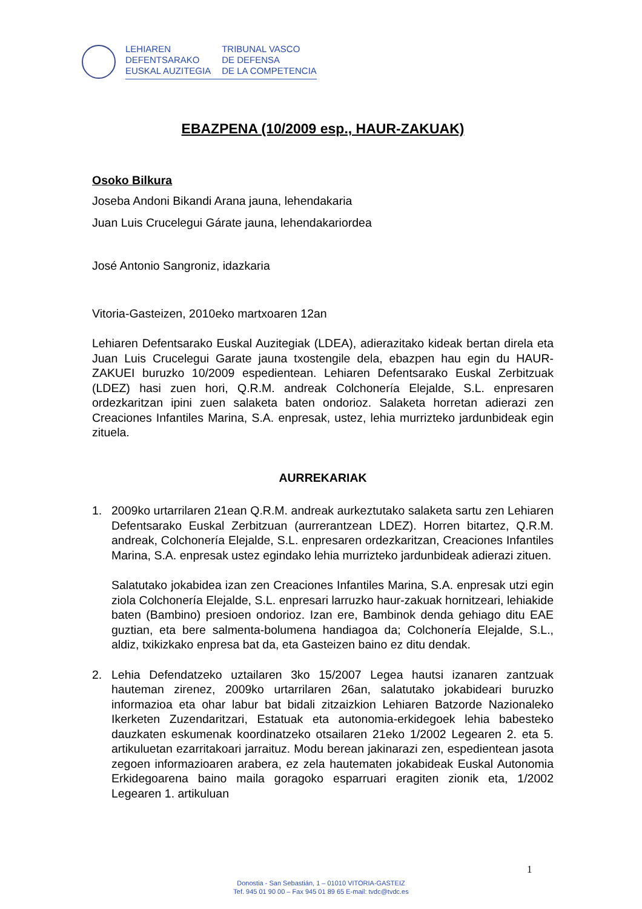LEHIAREN
DEFENTSARAKO
EUSKAL AUZITEGIA
TRIBUNAL VASCO
DE DEFENSA
DE LA COMPETENCIA
EBAZPENA (10/2009 esp., HAUR-ZAKUAK)
Osoko Bilkura
Joseba Andoni Bikandi Arana jauna, lehendakaria
Juan Luis Crucelegui Gárate jauna, lehendakariordea
José Antonio Sangroniz, idazkaria
Vitoria-Gasteizen, 2010eko martxoaren 12an
Lehiaren Defentsarako Euskal Auzitegiak (LDEA), adierazitako kideak bertan direla eta Juan Luis Crucelegui Garate jauna txostengile dela, ebazpen hau egin du HAUR-ZAKUEI buruzko 10/2009 espedientean. Lehiaren Defentsarako Euskal Zerbitzuak (LDEZ) hasi zuen hori, Q.R.M. andreak Colchonería Elejalde, S.L. enpresaren ordezkaritzan ipini zuen salaketa baten ondorioz. Salaketa horretan adierazi zen Creaciones Infantiles Marina, S.A. enpresak, ustez, lehia murrizteko jardunbideak egin zituela.
AURREKARIAK
1. 2009ko urtarrilaren 21ean Q.R.M. andreak aurkeztutako salaketa sartu zen Lehiaren Defentsarako Euskal Zerbitzuan (aurrerantzean LDEZ). Horren bitartez, Q.R.M. andreak, Colchonería Elejalde, S.L. enpresaren ordezkaritzan, Creaciones Infantiles Marina, S.A. enpresak ustez egindako lehia murrizteko jardunbideak adierazi zituen.
Salatutako jokabidea izan zen Creaciones Infantiles Marina, S.A. enpresak utzi egin ziola Colchonería Elejalde, S.L. enpresari larruzko haur-zakuak hornitzeari, lehiakide baten (Bambino) presioen ondorioz. Izan ere, Bambinok denda gehiago ditu EAE guztian, eta bere salmenta-bolumena handiagoa da; Colchonería Elejalde, S.L., aldiz, txikizkako enpresa bat da, eta Gasteizen baino ez ditu dendak.
2. Lehia Defendatzeko uztailaren 3ko 15/2007 Legea hautsi izanaren zantzuak hauteman zirenez, 2009ko urtarrilaren 26an, salatutako jokabideari buruzko informazioa eta ohar labur bat bidali zitzaizkion Lehiaren Batzorde Nazionaleko Ikerketen Zuzendaritzari, Estatuak eta autonomia-erkidegoek lehia babesteko dauzkaten eskumenak koordinatzeko otsailaren 21eko 1/2002 Legearen 2. eta 5. artikuluetan ezarritakoari jarraituz. Modu berean jakinarazi zen, espedientean jasota zegoen informazioaren arabera, ez zela hautematen jokabideak Euskal Autonomia Erkidegoarena baino maila goragoko esparruari eragiten zionik eta, 1/2002 Legearen 1. artikuluan
1
Donostia - San Sebastián, 1 – 01010 VITORIA-GASTEIZ
Tef. 945 01 90 00 – Fax 945 01 89 65 E-mail: tvdc@tvdc.es